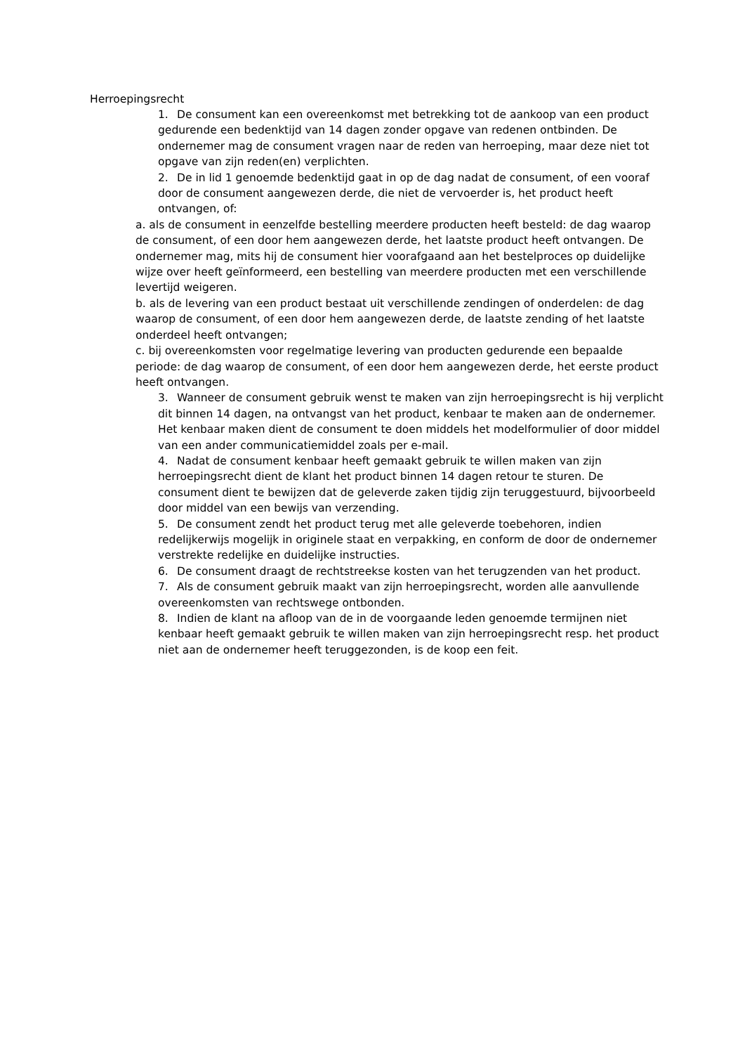Herroepingsrecht
1. De consument kan een overeenkomst met betrekking tot de aankoop van een product gedurende een bedenktijd van 14 dagen zonder opgave van redenen ontbinden. De ondernemer mag de consument vragen naar de reden van herroeping, maar deze niet tot opgave van zijn reden(en) verplichten.
2. De in lid 1 genoemde bedenktijd gaat in op de dag nadat de consument, of een vooraf door de consument aangewezen derde, die niet de vervoerder is, het product heeft ontvangen, of:
a. als de consument in eenzelfde bestelling meerdere producten heeft besteld: de dag waarop de consument, of een door hem aangewezen derde, het laatste product heeft ontvangen. De ondernemer mag, mits hij de consument hier voorafgaand aan het bestelproces op duidelijke wijze over heeft geïnformeerd, een bestelling van meerdere producten met een verschillende levertijd weigeren.
b. als de levering van een product bestaat uit verschillende zendingen of onderdelen: de dag waarop de consument, of een door hem aangewezen derde, de laatste zending of het laatste onderdeel heeft ontvangen;
c. bij overeenkomsten voor regelmatige levering van producten gedurende een bepaalde periode: de dag waarop de consument, of een door hem aangewezen derde, het eerste product heeft ontvangen.
3. Wanneer de consument gebruik wenst te maken van zijn herroepingsrecht is hij verplicht dit binnen 14 dagen, na ontvangst van het product, kenbaar te maken aan de ondernemer. Het kenbaar maken dient de consument te doen middels het modelformulier of door middel van een ander communicatiemiddel zoals per e-mail.
4. Nadat de consument kenbaar heeft gemaakt gebruik te willen maken van zijn herroepingsrecht dient de klant het product binnen 14 dagen retour te sturen. De consument dient te bewijzen dat de geleverde zaken tijdig zijn teruggestuurd, bijvoorbeeld door middel van een bewijs van verzending.
5. De consument zendt het product terug met alle geleverde toebehoren, indien redelijkerwijs mogelijk in originele staat en verpakking, en conform de door de ondernemer verstrekte redelijke en duidelijke instructies.
6. De consument draagt de rechtstreekse kosten van het terugzenden van het product.
7. Als de consument gebruik maakt van zijn herroepingsrecht, worden alle aanvullende overeenkomsten van rechtswege ontbonden.
8. Indien de klant na afloop van de in de voorgaande leden genoemde termijnen niet kenbaar heeft gemaakt gebruik te willen maken van zijn herroepingsrecht resp. het product niet aan de ondernemer heeft teruggezonden, is de koop een feit.